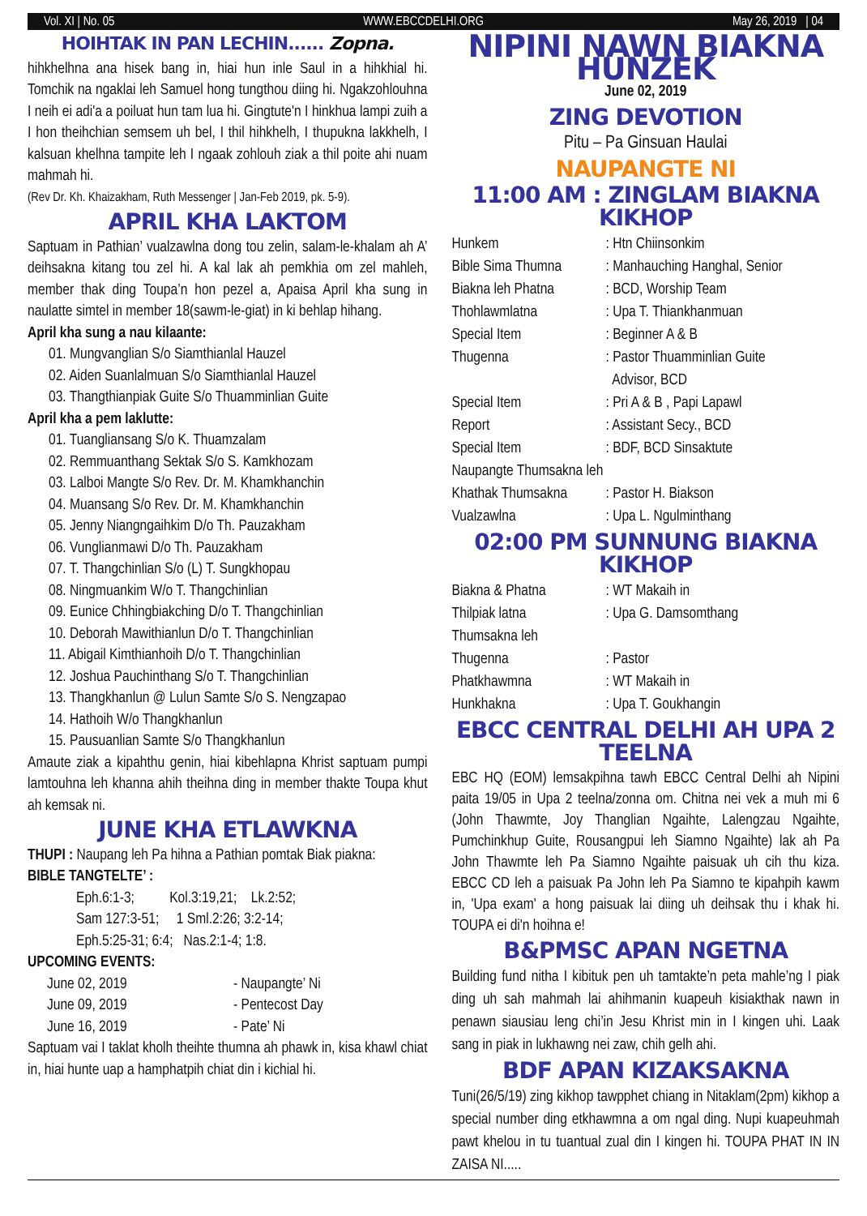Vol. XI | No. 05 WWW.EBCCDELHI.ORG May 26, 2019 | 04
HOIHTAK IN PAN LECHIN...... Zopna.
hihkhelhna ana hisek bang in, hiai hun inle Saul in a hihkhial hi. Tomchik na ngaklai leh Samuel hong tungthou diing hi. Ngakzohlouhna I neih ei adi'a a poiluat hun tam lua hi. Gingtute'n I hinkhua lampi zuih a I hon theihchian semsem uh bel, I thil hihkhelh, I thupukna lakkhelh, I kalsuan khelhna tampite leh I ngaak zohlouh ziak a thil poite ahi nuam mahmah hi.
(Rev Dr. Kh. Khaizakham, Ruth Messenger | Jan-Feb 2019, pk. 5-9).
APRIL KHA LAKTOM
Saptuam in Pathian’ vualzawlna dong tou zelin, salam-le-khalam ah A’ deihsakna kitang tou zel hi. A kal lak ah pemkhia om zel mahleh, member thak ding Toupa’n hon pezel a, Apaisa April kha sung in naulatte simtel in member 18(sawm-le-giat) in ki behlap hihang.
April kha sung a nau kilaante:
01. Mungvanglian S/o Siamthianlal Hauzel
02. Aiden Suanlalmuan S/o Siamthianlal Hauzel
03. Thangthianpiak Guite S/o Thuamminlian Guite
April kha a pem laklutte:
01. Tuangliansang S/o K. Thuamzalam
02. Remmuanthang Sektak S/o S. Kamkhozam
03. Lalboi Mangte S/o Rev. Dr. M. Khamkhanchin
04. Muansang S/o Rev. Dr. M. Khamkhanchin
05. Jenny Niangngaihkim D/o Th. Pauzakham
06. Vunglianmawi D/o Th. Pauzakham
07. T. Thangchinlian S/o (L) T. Sungkhopau
08. Ningmuankim W/o T. Thangchinlian
09. Eunice Chhingbiakching D/o T. Thangchinlian
10. Deborah Mawithianlun D/o T. Thangchinlian
11. Abigail Kimthianhoih D/o T. Thangchinlian
12. Joshua Pauchinthang S/o T. Thangchinlian
13. Thangkhanlun @ Lulun Samte S/o S. Nengzapao
14. Hathoih W/o Thangkhanlun
15. Pausuanlian Samte S/o Thangkhanlun
Amaute ziak a kipahthu genin, hiai kibehlapna Khrist saptuam pumpi lamtouhna leh khanna ahih theihna ding in member thakte Toupa khut ah kemsak ni.
JUNE KHA ETLAWKNA
THUPI : Naupang leh Pa hihna a Pathian pomtak Biak piakna:
BIBLE TANGTELTE’ :
Eph.6:1-3; Kol.3:19,21; Lk.2:52;
Sam 127:3-51; 1 Sml.2:26; 3:2-14;
Eph.5:25-31; 6:4; Nas.2:1-4; 1:8.
UPCOMING EVENTS:
June 02, 2019 - Naupangte’ Ni
June 09, 2019 - Pentecost Day
June 16, 2019 - Pate’ Ni
Saptuam vai I taklat kholh theihte thumna ah phawk in, kisa khawl chiat in, hiai hunte uap a hamphatpih chiat din i kichial hi.
NIPINI NAWN BIAKNA HUNZEK
June 02, 2019
ZING DEVOTION
Pitu – Pa Ginsuan Haulai
NAUPANGTE NI
11:00 AM : ZINGLAM BIAKNA KIKHOP
Hunkem: Htn Chiinsonkim
Bible Sima Thumna: Manhauching Hanghal, Senior
Biakna leh Phatna: BCD, Worship Team
Thohlawmlatna: Upa T. Thiankhanmuan
Special Item: Beginner A & B
Thugenna: Pastor Thuamminlian Guite
Advisor, BCD
Special Item: Pri A & B , Papi Lapawl
Report: Assistant Secy., BCD
Special Item: BDF, BCD Sinsaktute
Naupangte Thumsakna leh
Khathak Thumsakna: Pastor H. Biakson
Vualzawlna: Upa L. Ngulminthang
02:00 PM SUNNUNG BIAKNA KIKHOP
Biakna & Phatna: WT Makaih in
Thilpiak latna: Upa G. Damsomthang
Thumsakna leh
Thugenna: Pastor
Phatkhawmna: WT Makaih in
Hunkhakna: Upa T. Goukhangin
EBCC CENTRAL DELHI AH UPA 2 TEELNA
EBC HQ (EOM) lemsakpihna tawh EBCC Central Delhi ah Nipini paita 19/05 in Upa 2 teelna/zonna om. Chitna nei vek a muh mi 6 (John Thawmte, Joy Thanglian Ngaihte, Lalengzau Ngaihte, Pumchinkhup Guite, Rousangpui leh Siamno Ngaihte) lak ah Pa John Thawmte leh Pa Siamno Ngaihte paisuak uh cih thu kiza. EBCC CD leh a paisuak Pa John leh Pa Siamno te kipahpih kawm in, 'Upa exam' a hong paisuak lai diing uh deihsak thu i khak hi. TOUPA ei di'n hoihna e!
B&PMSC APAN NGETNA
Building fund nitha I kibituk pen uh tamtakte’n peta mahle’ng I piak ding uh sah mahmah lai ahihmanin kuapeuh kisiakthak nawn in penawn siausiau leng chi’in Jesu Khrist min in I kingen uhi. Laak sang in piak in lukhawng nei zaw, chih gelh ahi.
BDF APAN KIZAKSAKNA
Tuni(26/5/19) zing kikhop tawpphet chiang in Nitaklam(2pm) kikhop a special number ding etkhawmna a om ngal ding. Nupi kuapeuhmah pawt khelou in tu tuantual zual din I kingen hi. TOUPA PHAT IN IN ZAISA NI.....